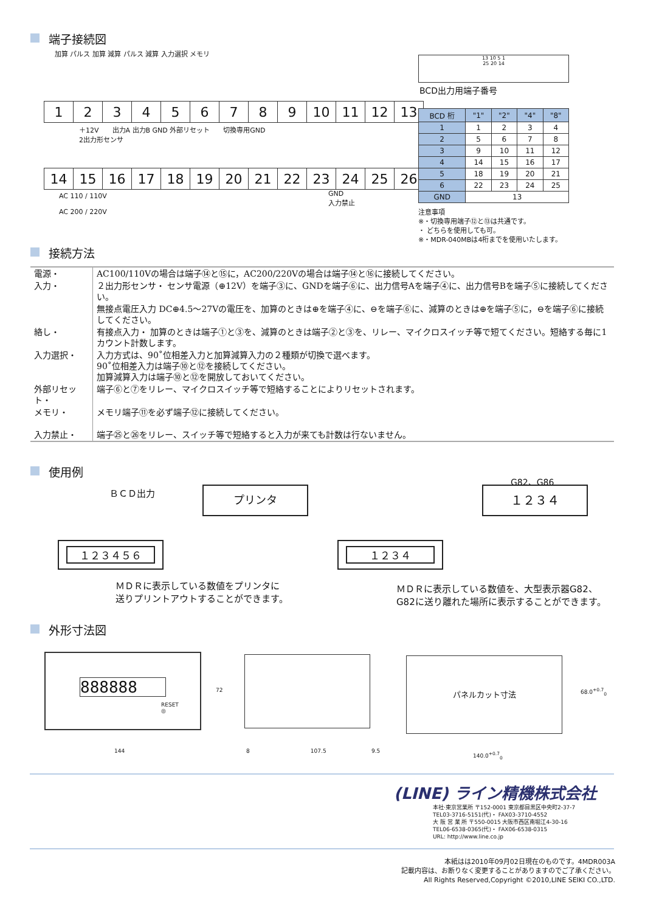端子接続図
加算 パルス 加算 減算 パルス 減算 入力選択 メモリ
| 1 | 2 | 3 | 4 | 5 | 6 | 7 | 8 | 9 | 10 | 11 | 12 | 13 |
＋12V　　出力A 出力B GND 外部リセット　　切換専用GND
2出力形センサ
| 14 | 15 | 16 | 17 | 18 | 19 | 20 | 21 | 22 | 23 | 24 | 25 | 26 |
AC 110 / 110V
AC 200 / 220V
GND
入力禁止
13 10 5 1
25 20 14
BCD出力用端子番号
| BCD 桁 | "1" | "2" | "4" | "8" |
| --- | --- | --- | --- | --- |
| 1 | 1 | 2 | 3 | 4 |
| 2 | 5 | 6 | 7 | 8 |
| 3 | 9 | 10 | 11 | 12 |
| 4 | 14 | 15 | 16 | 17 |
| 5 | 18 | 19 | 20 | 21 |
| 6 | 22 | 23 | 24 | 25 |
| GND | 13 | | | |
注意事項
※・切換専用端子⑫と⑬は共通です。
・ どちらを使用しても可。
※・MDR-040MBは4桁までを使用いたします。
接続方法
| 電源・ | AC100/110Vの場合は端子⑭と⑮に，AC200/220Vの場合は端子⑭と⑯に接続してください。 |
| 入力・ | ２出力形センサ・ センサ電源（⊕12V）を端子③に、GNDを端子⑥に、出力信号Aを端子④に、出力信号Bを端子⑤に接続してください。 |
| | 無接点電圧入力 DC⊕4.5～27Vの電圧を、加算のときは⊕を端子④に、⊖を端子⑥に、減算のときは⊕を端子⑤に，⊖を端子⑥に接続してください。 |
| 絡し・ | 有接点入力・ 加算のときは端子①と③を、減算のときは端子②と③を、リレー、マイクロスイッチ等で短てください。短絡する毎に1カウント計数します。 |
| 入力選択・ | 入力方式は、90˚位相差入力と加算減算入力の２種類が切換で選べます。 90˚位相差入力は端子⑩と⑫を接続してください。 加算減算入力は端子⑩と⑫を開放しておいてください。 |
| 外部リセット・ | 端子⑥と⑦をリレー、マイクロスイッチ等で短絡することによりリセットされます。 |
| メモリ・ | メモリ端子⑪を必ず端子⑫に接続してください。 |
| 入力禁止・ | 端子㉕と㉖をリレー、スイッチ等で短絡すると入力が来ても計数は行ないません。 |
使用例
ＢＣＤ出力 プリンタ
１２３４５６
ＭＤＲに表示している数値をプリンタに
送りプリントアウトすることができます。
G82、G86
１２３４
１２３４
ＭＤＲに表示している数値を、大型表示器G82、
G82に送り離れた場所に表示することができます。
外形寸法図
888888
RESET
◎
72
144
8 107.5 9.5
パネルカット寸法
68.0<sup>+0.7</sup><sub>0</sub>
140.0<sup>+0.7</sup><sub>0</sub>
(LINE) ライン精機株式会社
本社·東京営業所 〒152-0001 東京都目黒区中央町2-37-7
TEL03-3716-5151(代)・ FAX03-3710-4552
大 阪 営 業 所 〒550-0015 大阪市西区南堀江4-30-16
TEL06-6538-0365(代)・ FAX06-6538-0315
URL: http://www.line.co.jp
本紙はは2010年09月02日現在のものです。4MDR003A
記載内容は、お断りなく変更することがありますのでご了承ください。
All Rights Reserved,Copyright ©2010,LINE SEIKI CO.,LTD.